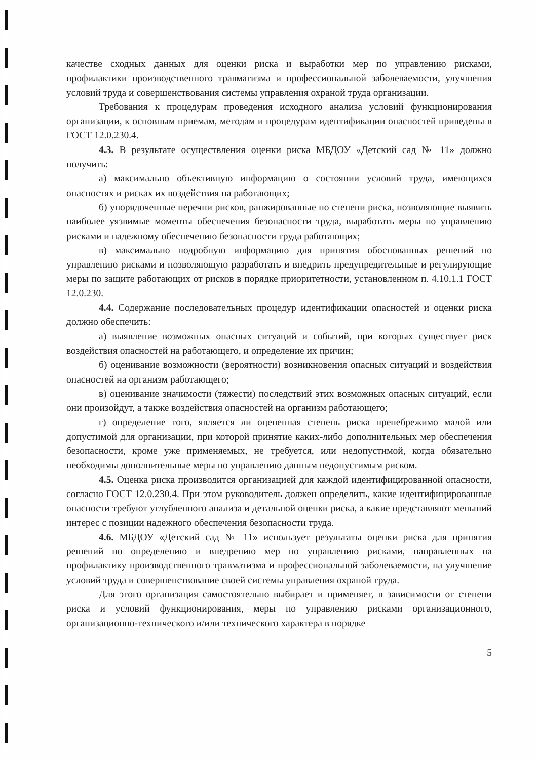качестве сходных данных для оценки риска и выработки мер по управлению рисками, профилактики производственного травматизма и профессиональной заболеваемости, улучшения условий труда и совершенствования системы управления охраной труда организации.
Требования к процедурам проведения исходного анализа условий функционирования организации, к основным приемам, методам и процедурам идентификации опасностей приведены в ГОСТ 12.0.230.4.
4.3. В результате осуществления оценки риска МБДОУ «Детский сад № 11» должно получить:
а) максимально объективную информацию о состоянии условий труда, имеющихся опасностях и рисках их воздействия на работающих;
б) упорядоченные перечни рисков, ранжированные по степени риска, позволяющие выявить наиболее уязвимые моменты обеспечения безопасности труда, выработать меры по управлению рисками и надежному обеспечению безопасности труда работающих;
в) максимально подробную информацию для принятия обоснованных решений по управлению рисками и позволяющую разработать и внедрить предупредительные и регулирующие меры по защите работающих от рисков в порядке приоритетности, установленном п. 4.10.1.1 ГОСТ 12.0.230.
4.4. Содержание последовательных процедур идентификации опасностей и оценки риска должно обеспечить:
а) выявление возможных опасных ситуаций и событий, при которых существует риск воздействия опасностей на работающего, и определение их причин;
б) оценивание возможности (вероятности) возникновения опасных ситуаций и воздействия опасностей на организм работающего;
в) оценивание значимости (тяжести) последствий этих возможных опасных ситуаций, если они произойдут, а также воздействия опасностей на организм работающего;
г) определение того, является ли оцененная степень риска пренебрежимо малой или допустимой для организации, при которой принятие каких-либо дополнительных мер обеспечения безопасности, кроме уже применяемых, не требуется, или недопустимой, когда обязательно необходимы дополнительные меры по управлению данным недопустимым риском.
4.5. Оценка риска производится организацией для каждой идентифицированной опасности, согласно ГОСТ 12.0.230.4. При этом руководитель должен определить, какие идентифицированные опасности требуют углубленного анализа и детальной оценки риска, а какие представляют меньший интерес с позиции надежного обеспечения безопасности труда.
4.6. МБДОУ «Детский сад № 11» использует результаты оценки риска для принятия решений по определению и внедрению мер по управлению рисками, направленных на профилактику производственного травматизма и профессиональной заболеваемости, на улучшение условий труда и совершенствование своей системы управления охраной труда.
Для этого организация самостоятельно выбирает и применяет, в зависимости от степени риска и условий функционирования, меры по управлению рисками организационного, организационно-технического и/или технического характера в порядке
5